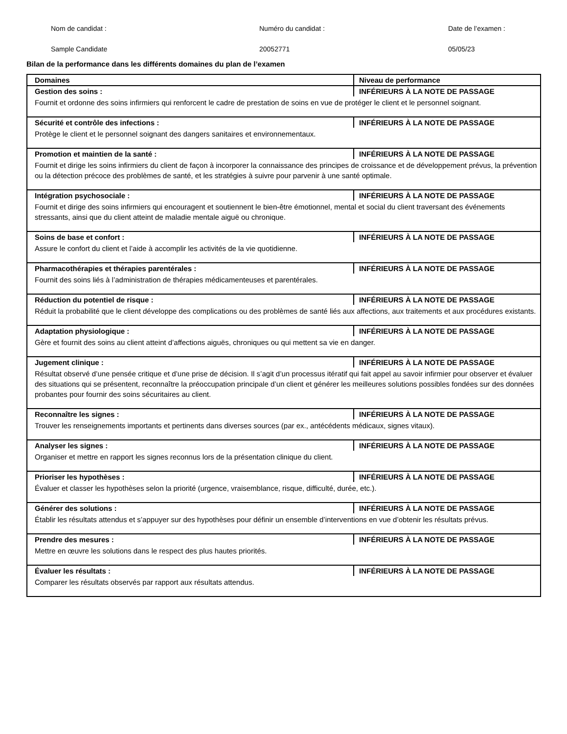Nom de candidat :
Sample Candidate
Numéro du candidat :
20052771
Date de l’examen :
05/05/23
Bilan de la performance dans les différents domaines du plan de l’examen
| Domaines | Niveau de performance |
| --- | --- |
| Gestion des soins : | INFÉRIEURS À LA NOTE DE PASSAGE |
| Fournit et ordonne des soins infirmiers qui renforcent le cadre de prestation de soins en vue de protéger le client et le personnel soignant. | |
| Sécurité et contrôle des infections : | INFÉRIEURS À LA NOTE DE PASSAGE |
| Protège le client et le personnel soignant des dangers sanitaires et environnementaux. | |
| Promotion et maintien de la santé : | INFÉRIEURS À LA NOTE DE PASSAGE |
| Fournit et dirige les soins infirmiers du client de façon à incorporer la connaissance des principes de croissance et de développement prévus, la prévention ou la détection précoce des problèmes de santé, et les stratégies à suivre pour parvenir à une santé optimale. | |
| Intégration psychosociale : | INFÉRIEURS À LA NOTE DE PASSAGE |
| Fournit et dirige des soins infirmiers qui encouragent et soutiennent le bien-être émotionnel, mental et social du client traversant des événements stressants, ainsi que du client atteint de maladie mentale aiguë ou chronique. | |
| Soins de base et confort : | INFÉRIEURS À LA NOTE DE PASSAGE |
| Assure le confort du client et l’aide à accomplir les activités de la vie quotidienne. | |
| Pharmacothérapies et thérapies parentérales : | INFÉRIEURS À LA NOTE DE PASSAGE |
| Fournit des soins liés à l’administration de thérapies médicamenteuses et parentérales. | |
| Réduction du potentiel de risque : | INFÉRIEURS À LA NOTE DE PASSAGE |
| Réduit la probabilité que le client développe des complications ou des problèmes de santé liés aux affections, aux traitements et aux procédures existants. | |
| Adaptation physiologique : | INFÉRIEURS À LA NOTE DE PASSAGE |
| Gère et fournit des soins au client atteint d’affections aiguës, chroniques ou qui mettent sa vie en danger. | |
| Jugement clinique : | INFÉRIEURS À LA NOTE DE PASSAGE |
| Résultat observé d’une pensée critique et d’une prise de décision. Il s’agit d’un processus itératif qui fait appel au savoir infirmier pour observer et évaluer des situations qui se présentent, reconnaître la préoccupation principale d’un client et générer les meilleures solutions possibles fondées sur des données probantes pour fournir des soins sécuritaires au client. | |
| Reconnaître les signes : | INFÉRIEURS À LA NOTE DE PASSAGE |
| Trouver les renseignements importants et pertinents dans diverses sources (par ex., antécédents médicaux, signes vitaux). | |
| Analyser les signes : | INFÉRIEURS À LA NOTE DE PASSAGE |
| Organiser et mettre en rapport les signes reconnus lors de la présentation clinique du client. | |
| Prioriser les hypothèses : | INFÉRIEURS À LA NOTE DE PASSAGE |
| Évaluer et classer les hypothèses selon la priorité (urgence, vraisemblance, risque, difficulté, durée, etc.). | |
| Générer des solutions : | INFÉRIEURS À LA NOTE DE PASSAGE |
| Établir les résultats attendus et s’appuyer sur des hypothèses pour définir un ensemble d’interventions en vue d’obtenir les résultats prévus. | |
| Prendre des mesures : | INFÉRIEURS À LA NOTE DE PASSAGE |
| Mettre en œuvre les solutions dans le respect des plus hautes priorités. | |
| Évaluer les résultats : | INFÉRIEURS À LA NOTE DE PASSAGE |
| Comparer les résultats observés par rapport aux résultats attendus. | |